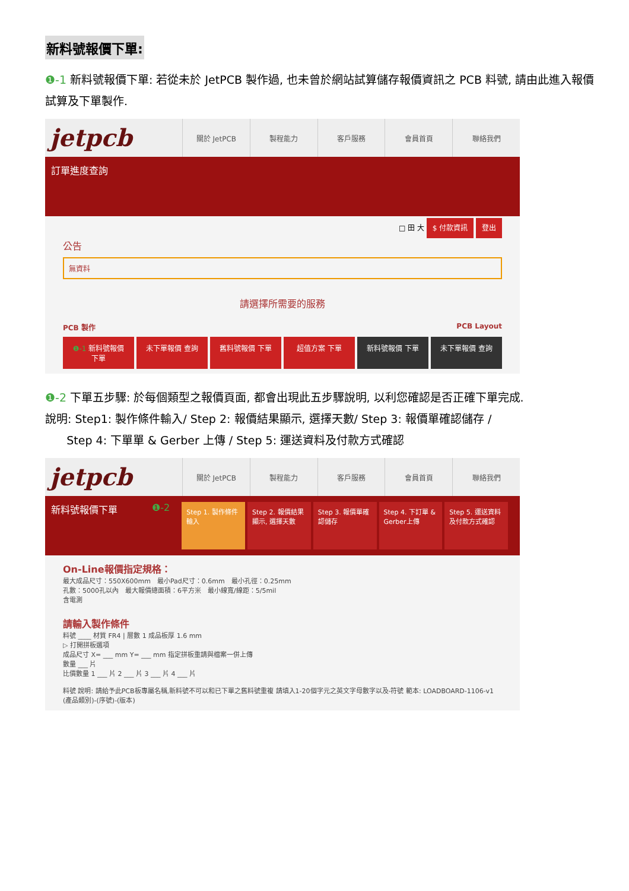新料號報價下單:
❶-1 新料號報價下單: 若從未於 JetPCB 製作過, 也未曾於網站試算儲存報價資訊之 PCB 料號, 請由此進入報價試算及下單製作.
jetpcb
關於 JetPCB 製程能力 客戶服務 會員首頁 聯絡我們
訂單進度查詢
□ 田 大 $ 付款資訊 登出
公告
無資料
請選擇所需要的服務
PCB 製作 PCB Layout
❶-1 新料號報價 下單
未下單報價 查詢 舊料號報價 下單 超值方案 下單 新料號報價 下單 未下單報價 查詢
❶-2 下單五步驟: 於每個類型之報價頁面, 都會出現此五步驟說明, 以利您確認是否正確下單完成.
說明: Step1: 製作條件輸入/ Step 2: 報價結果顯示, 選擇天數/ Step 3: 報價單確認儲存 /
Step 4: 下單單 & Gerber 上傳 / Step 5: 運送資料及付款方式確認
jetpcb
關於 JetPCB 製程能力 客戶服務 會員首頁 聯絡我們
新料號報價下單 ❶-2
Step 1. 製作條件輸入 Step 2. 報價結果顯示, 選擇天數 Step 3. 報價單確認儲存 Step 4. 下訂單 & Gerber上傳 Step 5. 運送資料及付款方式確認
On-Line報價指定規格：
最大成品尺寸：550X600mm　最小Pad尺寸：0.6mm　最小孔徑：0.25mm
孔數：5000孔以內　最大報價總面積：6平方米　最小線寬/線距：5/5mil
含電測
請輸入製作條件
料號 ____ 材質 FR4 | 層數 1 成品板厚 1.6 mm
▷ 打開拼板選項
成品尺寸 X= ___ mm Y= ___ mm 指定拼板重請與檔案一併上傳
數量 ___ 片
比價數量 1 ___ 片 2 ___ 片 3 ___ 片 4 ___ 片
料號 說明: 請給予此PCB板專屬名稱,新料號不可以和已下單之舊料號重複 請填入1-20個字元之英文字母數字以及-符號 範本: LOADBOARD-1106-v1 (產品類別)-(序號)-(版本)